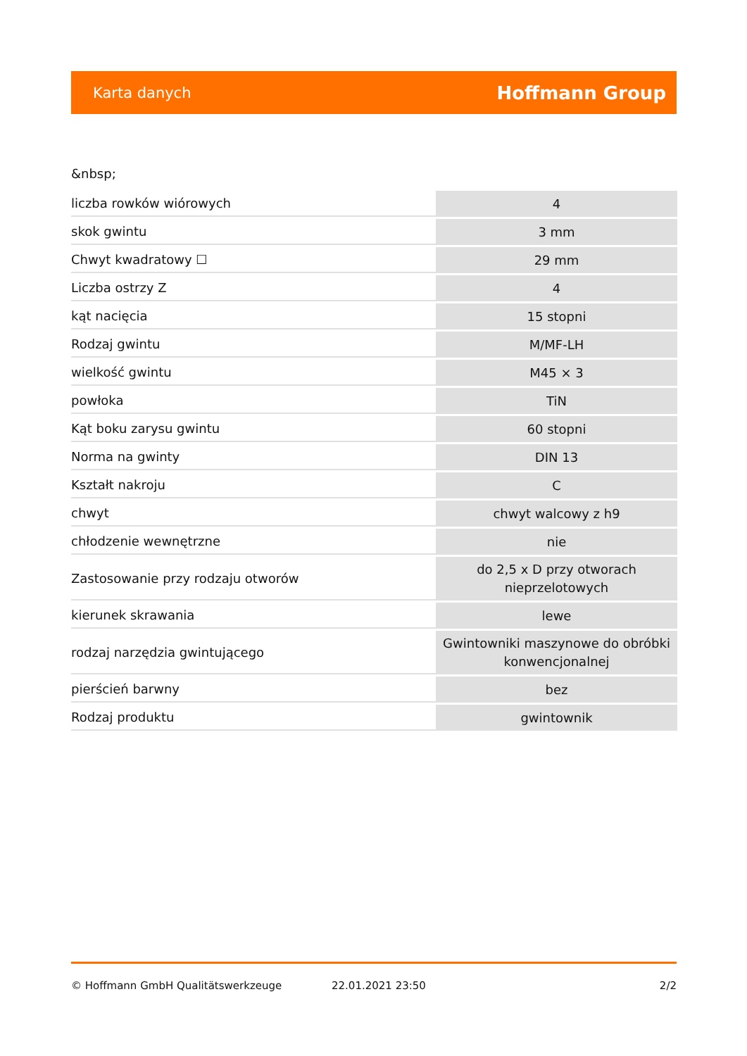Karta danych Hoffmann Group
&nbsp;
| liczba rowków wiórowych | 4 |
| skok gwintu | 3 mm |
| Chwyt kwadratowy ☐ | 29 mm |
| Liczba ostrzy Z | 4 |
| kąt nacięcia | 15 stopni |
| Rodzaj gwintu | M/MF-LH |
| wielkość gwintu | M45 × 3 |
| powłoka | TiN |
| Kąt boku zarysu gwintu | 60 stopni |
| Norma na gwinty | DIN 13 |
| Kształt nakroju | C |
| chwyt | chwyt walcowy z h9 |
| chłodzenie wewnętrzne | nie |
| Zastosowanie przy rodzaju otworów | do 2,5 x D przy otworach nieprzelotowych |
| kierunek skrawania | lewe |
| rodzaj narzędzia gwintującego | Gwintowniki maszynowe do obróbki konwencjonalnej |
| pierścień barwny | bez |
| Rodzaj produktu | gwintownik |
© Hoffmann GmbH Qualitätswerkzeuge 22.01.2021 23:50 2/2